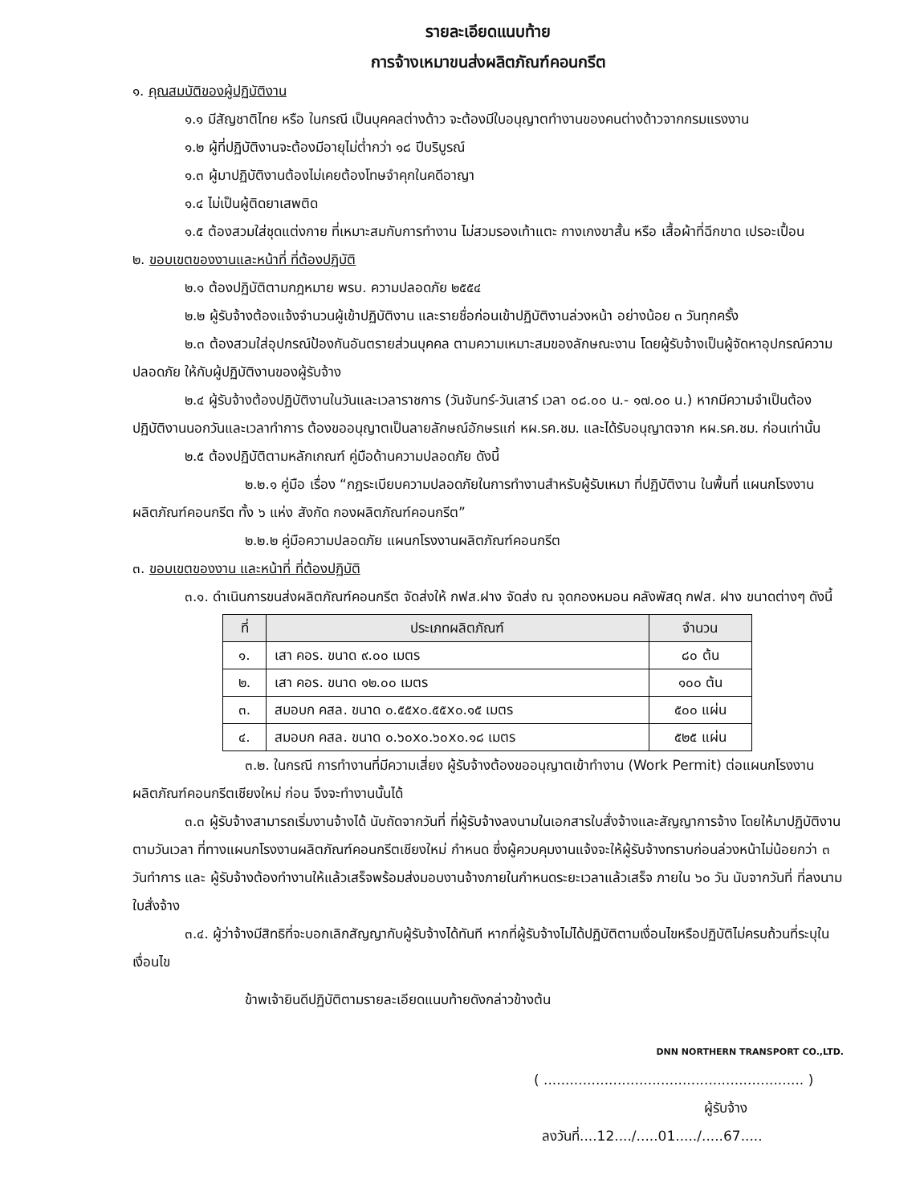รายละเอียดแนบท้าย
การจ้างเหมาขนส่งผลิตภัณฑ์คอนกรีต
๑. คุณสมบัติของผู้ปฏิบัติงาน
๑.๑ มีสัญชาติไทย หรือ ในกรณี เป็นบุคคลต่างด้าว จะต้องมีใบอนุญาตทำงานของคนต่างด้าวจากกรมแรงงาน
๑.๒ ผู้ที่ปฏิบัติงานจะต้องมีอายุไม่ต่ำกว่า ๑๘ ปีบริบูรณ์
๑.๓ ผู้มาปฏิบัติงานต้องไม่เคยต้องโทษจำคุกในคดีอาญา
๑.๔ ไม่เป็นผู้ติดยาเสพติด
๑.๕ ต้องสวมใส่ชุดแต่งกาย ที่เหมาะสมกับการทำงาน ไม่สวมรองเท้าแตะ กางเกงขาสั้น หรือ เสื้อผ้าที่ฉีกขาด เปรอะเปื้อน
๒. ขอบเขตของงานและหน้าที่ ที่ต้องปฏิบัติ
๒.๑ ต้องปฏิบัติตามกฎหมาย พรบ. ความปลอดภัย ๒๕๕๔
๒.๒ ผู้รับจ้างต้องแจ้งจำนวนผู้เข้าปฏิบัติงาน และรายชื่อก่อนเข้าปฏิบัติงานล่วงหน้า อย่างน้อย ๓ วันทุกครั้ง
๒.๓ ต้องสวมใส่อุปกรณ์ป้องกันอันตรายส่วนบุคคล ตามความเหมาะสมของลักษณะงาน โดยผู้รับจ้างเป็นผู้จัดหาอุปกรณ์ความปลอดภัย ให้กับผู้ปฏิบัติงานของผู้รับจ้าง
๒.๔ ผู้รับจ้างต้องปฏิบัติงานในวันและเวลาราชการ (วันจันทร์-วันเสาร์ เวลา ๐๘.๐๐ น.- ๑๗.๐๐ น.) หากมีความจำเป็นต้องปฏิบัติงานนอกวันและเวลาทำการ ต้องขออนุญาตเป็นลายลักษณ์อักษรแก่ หผ.รค.ชม. และได้รับอนุญาตจาก หผ.รค.ชม. ก่อนเท่านั้น
๒.๕ ต้องปฏิบัติตามหลักเกณฑ์ คู่มือด้านความปลอดภัย ดังนี้
๒.๒.๑ คู่มือ เรื่อง “กฎระเบียบความปลอดภัยในการทำงานสำหรับผู้รับเหมา ที่ปฏิบัติงาน ในพื้นที่ แผนกโรงงานผลิตภัณฑ์คอนกรีต ทั้ง ๖ แห่ง สังกัด กองผลิตภัณฑ์คอนกรีต”
๒.๒.๒ คู่มือความปลอดภัย แผนกโรงงานผลิตภัณฑ์คอนกรีต
๓. ขอบเขตของงาน และหน้าที่ ที่ต้องปฏิบัติ
๓.๑. ดำเนินการขนส่งผลิตภัณฑ์คอนกรีต จัดส่งให้ กฟส.ฝาง จัดส่ง ณ จุดกองหมอน คลังพัสดุ กฟส. ฝาง ขนาดต่างๆ ดังนี้
| ที่ | ประเภทผลิตภัณฑ์ | จำนวน |
| --- | --- | --- |
| ๑. | เสา คอร. ขนาด ๙.๐๐ เมตร | ๘๐ ต้น |
| ๒. | เสา คอร. ขนาด ๑๒.๐๐ เมตร | ๑๐๐ ต้น |
| ๓. | สมอบก คสล. ขนาด ๐.๕๕x๐.๕๕x๐.๑๕ เมตร | ๕๐๐ แผ่น |
| ๔. | สมอบก คสล. ขนาด ๐.๖๐x๐.๖๐x๐.๑๘ เมตร | ๕๒๕ แผ่น |
๓.๒. ในกรณี การทำงานที่มีความเสี่ยง ผู้รับจ้างต้องขออนุญาตเข้าทำงาน (Work Permit) ต่อแผนกโรงงานผลิตภัณฑ์คอนกรีตเชียงใหม่ ก่อน จึงจะทำงานนั้นได้
๓.๓ ผู้รับจ้างสามารถเริ่มงานจ้างได้ นับถัดจากวันที่ ที่ผู้รับจ้างลงนามในเอกสารใบสั่งจ้างและสัญญาการจ้าง โดยให้มาปฏิบัติงานตามวันเวลา ที่ทางแผนกโรงงานผลิตภัณฑ์คอนกรีตเชียงใหม่ กำหนด ซึ่งผู้ควบคุมงานแจ้งจะให้ผู้รับจ้างทราบก่อนล่วงหน้าไม่น้อยกว่า ๓ วันทำการ และ ผู้รับจ้างต้องทำงานให้แล้วเสร็จพร้อมส่งมอบงานจ้างภายในกำหนดระยะเวลาแล้วเสร็จ ภายใน ๖๐ วัน นับจากวันที่ ที่ลงนามใบสั่งจ้าง
๓.๔. ผู้ว่าจ้างมีสิทธิที่จะบอกเลิกสัญญากับผู้รับจ้างได้ทันที หากที่ผู้รับจ้างไม่ได้ปฏิบัติตามเงื่อนไขหรือปฏิบัติไม่ครบถ้วนที่ระบุในเงื่อนไข
ข้าพเจ้ายินดีปฏิบัติตามรายละเอียดแนบท้ายดังกล่าวข้างต้น
DNN NORTHERN TRANSPORT CO.,LTD.
( ............................................................ )
ผู้รับจ้าง
ลงวันที่....12..../.....01...../.....67.....